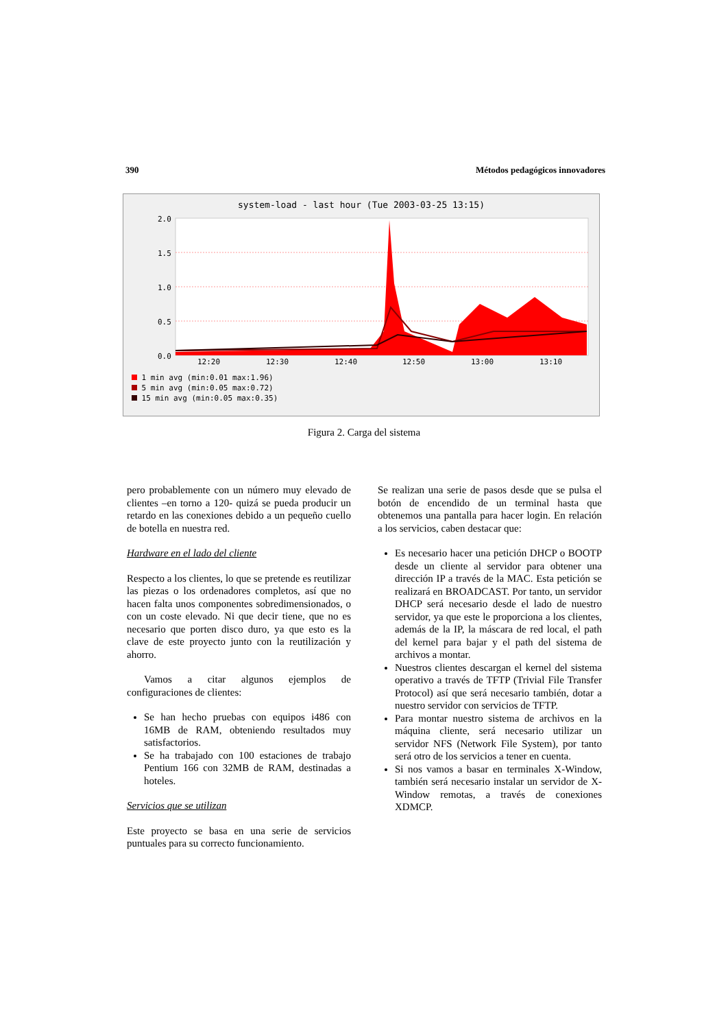390 Métodos pedagógicos innovadores
system-load - last hour (Tue 2003-03-25 13:15)
2.0
1.5
1.0
0.5
0.0
12:20
12:30
12:40
12:50
13:00
13:10
1 min avg (min:0.01 max:1.96)
5 min avg (min:0.05 max:0.72)
15 min avg (min:0.05 max:0.35)
Figura 2. Carga del sistema
pero probablemente con un número muy elevado de clientes –en torno a 120- quizá se pueda producir un retardo en las conexiones debido a un pequeño cuello de botella en nuestra red.
Hardware en el lado del cliente
Respecto a los clientes, lo que se pretende es reutilizar las piezas o los ordenadores completos, así que no hacen falta unos componentes sobredimensionados, o con un coste elevado. Ni que decir tiene, que no es necesario que porten disco duro, ya que esto es la clave de este proyecto junto con la reutilización y ahorro.
Vamos a citar algunos ejemplos de configuraciones de clientes:
Se han hecho pruebas con equipos i486 con 16MB de RAM, obteniendo resultados muy satisfactorios.
Se ha trabajado con 100 estaciones de trabajo Pentium 166 con 32MB de RAM, destinadas a hoteles.
Servicios que se utilizan
Este proyecto se basa en una serie de servicios puntuales para su correcto funcionamiento.
Se realizan una serie de pasos desde que se pulsa el botón de encendido de un terminal hasta que obtenemos una pantalla para hacer login. En relación a los servicios, caben destacar que:
Es necesario hacer una petición DHCP o BOOTP desde un cliente al servidor para obtener una dirección IP a través de la MAC. Esta petición se realizará en BROADCAST. Por tanto, un servidor DHCP será necesario desde el lado de nuestro servidor, ya que este le proporciona a los clientes, además de la IP, la máscara de red local, el path del kernel para bajar y el path del sistema de archivos a montar.
Nuestros clientes descargan el kernel del sistema operativo a través de TFTP (Trivial File Transfer Protocol) así que será necesario también, dotar a nuestro servidor con servicios de TFTP.
Para montar nuestro sistema de archivos en la máquina cliente, será necesario utilizar un servidor NFS (Network File System), por tanto será otro de los servicios a tener en cuenta.
Si nos vamos a basar en terminales X-Window, también será necesario instalar un servidor de X-Window remotas, a través de conexiones XDMCP.